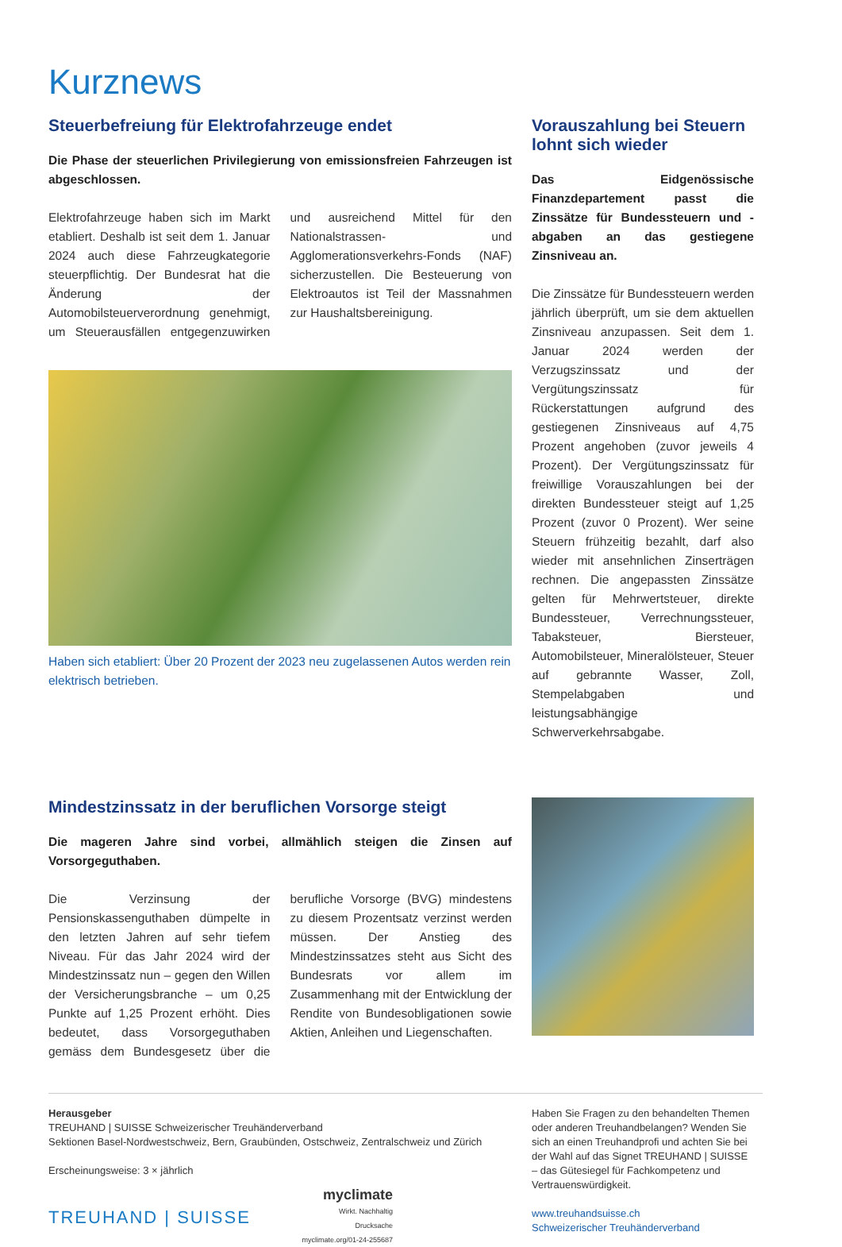Kurznews
Steuerbefreiung für Elektrofahrzeuge endet
Die Phase der steuerlichen Privilegierung von emissionsfreien Fahrzeugen ist abgeschlossen.
Elektrofahrzeuge haben sich im Markt etabliert. Deshalb ist seit dem 1. Januar 2024 auch diese Fahrzeugkategorie steuerpflichtig. Der Bundesrat hat die Änderung der Automobilsteuerverordnung genehmigt, um Steuerausfällen entgegenzuwirken und ausreichend Mittel für den Nationalstrassen- und Agglomerationsverkehrs-Fonds (NAF) sicherzustellen. Die Besteuerung von Elektroautos ist Teil der Massnahmen zur Haushaltsbereinigung.
Haben sich etabliert: Über 20 Prozent der 2023 neu zugelassenen Autos werden rein elektrisch betrieben.
Vorauszahlung bei Steuern lohnt sich wieder
Das Eidgenössische Finanzdepartement passt die Zinssätze für Bundessteuern und -abgaben an das gestiegene Zinsniveau an.
Die Zinssätze für Bundessteuern werden jährlich überprüft, um sie dem aktuellen Zinsniveau anzupassen. Seit dem 1. Januar 2024 werden der Verzugszinssatz und der Vergütungszinssatz für Rückerstattungen aufgrund des gestiegenen Zinsniveaus auf 4,75 Prozent angehoben (zuvor jeweils 4 Prozent). Der Vergütungszinssatz für freiwillige Vorauszahlungen bei der direkten Bundessteuer steigt auf 1,25 Prozent (zuvor 0 Prozent). Wer seine Steuern frühzeitig bezahlt, darf also wieder mit ansehnlichen Zinserträgen rechnen. Die angepassten Zinssätze gelten für Mehrwertsteuer, direkte Bundessteuer, Verrechnungssteuer, Tabaksteuer, Biersteuer, Automobilsteuer, Mineralölsteuer, Steuer auf gebrannte Wasser, Zoll, Stempelabgaben und leistungsabhängige Schwerverkehrsabgabe.
Mindestzinssatz in der beruflichen Vorsorge steigt
Die mageren Jahre sind vorbei, allmählich steigen die Zinsen auf Vorsorgeguthaben.
Die Verzinsung der Pensionskassenguthaben dümpelte in den letzten Jahren auf sehr tiefem Niveau. Für das Jahr 2024 wird der Mindestzinssatz nun – gegen den Willen der Versicherungsbranche – um 0,25 Punkte auf 1,25 Prozent erhöht. Dies bedeutet, dass Vorsorgeguthaben gemäss dem Bundesgesetz über die berufliche Vorsorge (BVG) mindestens zu diesem Prozentsatz verzinst werden müssen. Der Anstieg des Mindestzinssatzes steht aus Sicht des Bundesrats vor allem im Zusammenhang mit der Entwicklung der Rendite von Bundesobligationen sowie Aktien, Anleihen und Liegenschaften.
Herausgeber
TREUHAND | SUISSE Schweizerischer Treuhänderverband
Sektionen Basel-Nordwestschweiz, Bern, Graubünden, Ostschweiz, Zentralschweiz und Zürich
Erscheinungsweise: 3 × jährlich
TREUHAND | SUISSE myclimate
Wirkt. Nachhaltig
Drucksache
myclimate.org/01-24-255687
Haben Sie Fragen zu den behandelten Themen oder anderen Treuhandbelangen? Wenden Sie sich an einen Treuhandprofi und achten Sie bei der Wahl auf das Signet TREUHAND | SUISSE – das Gütesiegel für Fachkompetenz und Vertrauenswürdigkeit.
www.treuhandsuisse.ch
Schweizerischer Treuhänderverband